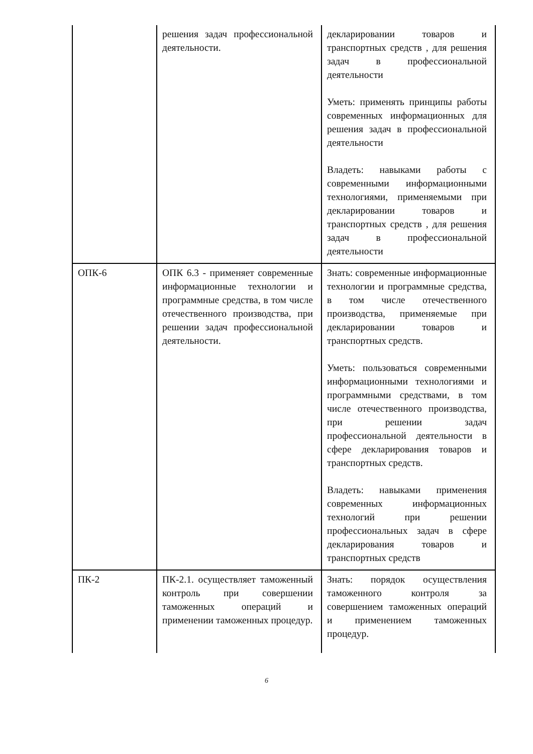| | решения задач профессиональной деятельности. | декларировании товаров и транспортных средств , для решения задач в профессиональной деятельности Уметь: применять принципы работы современных информационных для решения задач в профессиональной деятельности Владеть: навыками работы с современными информационными технологиями, применяемыми при декларировании товаров и транспортных средств , для решения задач в профессиональной деятельности |
| ОПК-6 | ОПК 6.3 - применяет современные информационные технологии и программные средства, в том числе отечественного производства, при решении задач профессиональной деятельности. | Знать: современные информационные технологии и программные средства, в том числе отечественного производства, применяемые при декларировании товаров и транспортных средств. Уметь: пользоваться современными информационными технологиями и программными средствами, в том числе отечественного производства, при решении задач профессиональной деятельности в сфере декларирования товаров и транспортных средств. Владеть: навыками применения современных информационных технологий при решении профессиональных задач в сфере декларирования товаров и транспортных средств |
| ПК-2 | ПК-2.1. осуществляет таможенный контроль при совершении таможенных операций и применении таможенных процедур. | Знать: порядок осуществления таможенного контроля за совершением таможенных операций и применением таможенных процедур. |
6